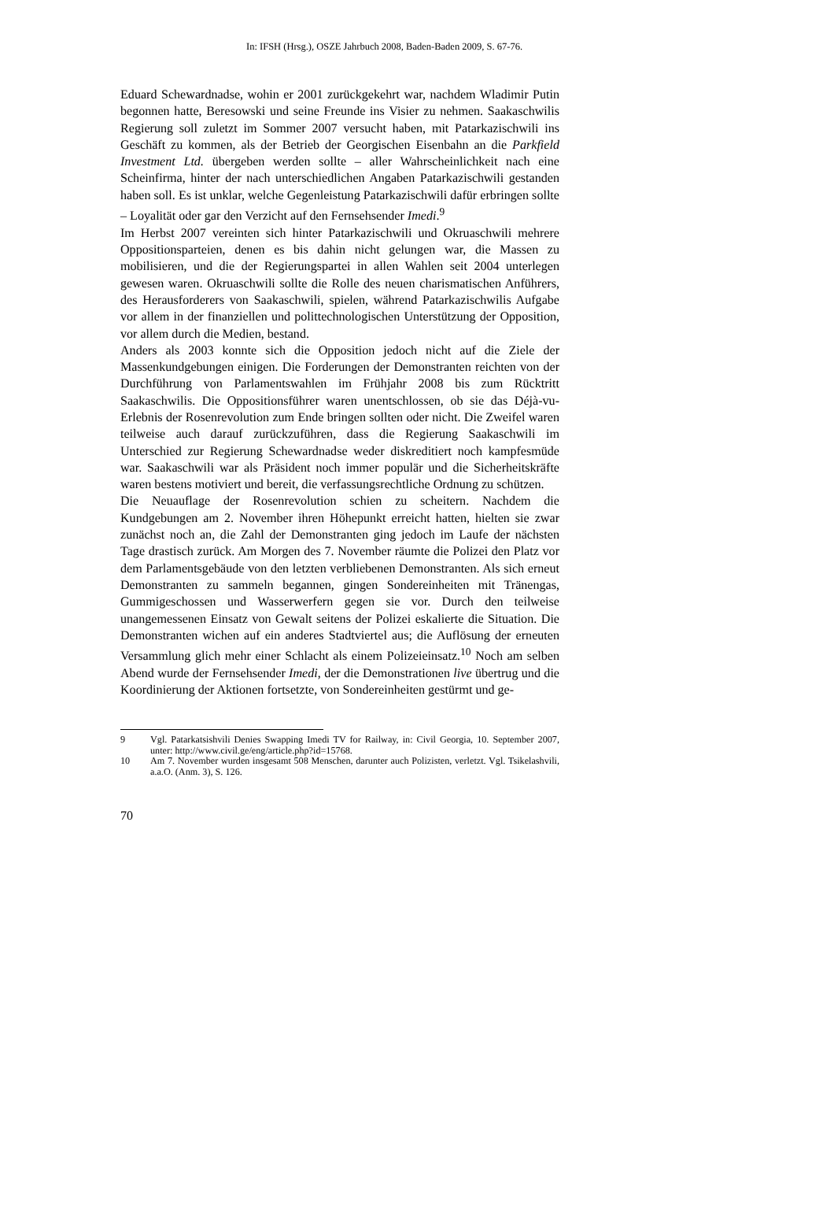In: IFSH (Hrsg.), OSZE Jahrbuch 2008, Baden-Baden 2009, S. 67-76.
Eduard Schewardnadse, wohin er 2001 zurückgekehrt war, nachdem Wladimir Putin begonnen hatte, Beresowski und seine Freunde ins Visier zu nehmen. Saakaschwilis Regierung soll zuletzt im Sommer 2007 versucht haben, mit Patarkazischwili ins Geschäft zu kommen, als der Betrieb der Georgischen Eisenbahn an die Parkfield Investment Ltd. übergeben werden sollte – aller Wahrscheinlichkeit nach eine Scheinfirma, hinter der nach unterschiedlichen Angaben Patarkazischwili gestanden haben soll. Es ist unklar, welche Gegenleistung Patarkazischwili dafür erbringen sollte – Loyalität oder gar den Verzicht auf den Fernsehsender Imedi.<sup>9</sup>
Im Herbst 2007 vereinten sich hinter Patarkazischwili und Okruaschwili mehrere Oppositionsparteien, denen es bis dahin nicht gelungen war, die Massen zu mobilisieren, und die der Regierungspartei in allen Wahlen seit 2004 unterlegen gewesen waren. Okruaschwili sollte die Rolle des neuen charismatischen Anführers, des Herausforderers von Saakaschwili, spielen, während Patarkazischwilis Aufgabe vor allem in der finanziellen und polittechnologischen Unterstützung der Opposition, vor allem durch die Medien, bestand.
Anders als 2003 konnte sich die Opposition jedoch nicht auf die Ziele der Massenkundgebungen einigen. Die Forderungen der Demonstranten reichten von der Durchführung von Parlamentswahlen im Frühjahr 2008 bis zum Rücktritt Saakaschwilis. Die Oppositionsführer waren unentschlossen, ob sie das Déjà-vu-Erlebnis der Rosenrevolution zum Ende bringen sollten oder nicht. Die Zweifel waren teilweise auch darauf zurückzuführen, dass die Regierung Saakaschwili im Unterschied zur Regierung Schewardnadse weder diskreditiert noch kampfesmüde war. Saakaschwili war als Präsident noch immer populär und die Sicherheitskräfte waren bestens motiviert und bereit, die verfassungsrechtliche Ordnung zu schützen.
Die Neuauflage der Rosenrevolution schien zu scheitern. Nachdem die Kundgebungen am 2. November ihren Höhepunkt erreicht hatten, hielten sie zwar zunächst noch an, die Zahl der Demonstranten ging jedoch im Laufe der nächsten Tage drastisch zurück. Am Morgen des 7. November räumte die Polizei den Platz vor dem Parlamentsgebäude von den letzten verbliebenen Demonstranten. Als sich erneut Demonstranten zu sammeln begannen, gingen Sondereinheiten mit Tränengas, Gummigeschossen und Wasserwerfern gegen sie vor. Durch den teilweise unangemessenen Einsatz von Gewalt seitens der Polizei eskalierte die Situation. Die Demonstranten wichen auf ein anderes Stadtviertel aus; die Auflösung der erneuten Versammlung glich mehr einer Schlacht als einem Polizeieinsatz.<sup>10</sup> Noch am selben Abend wurde der Fernsehsender Imedi, der die Demonstrationen live übertrug und die Koordinierung der Aktionen fortsetzte, von Sondereinheiten gestürmt und ge-
9 Vgl. Patarkatsishvili Denies Swapping Imedi TV for Railway, in: Civil Georgia, 10. September 2007, unter: http://www.civil.ge/eng/article.php?id=15768.
10 Am 7. November wurden insgesamt 508 Menschen, darunter auch Polizisten, verletzt. Vgl. Tsikelashvili, a.a.O. (Anm. 3), S. 126.
70